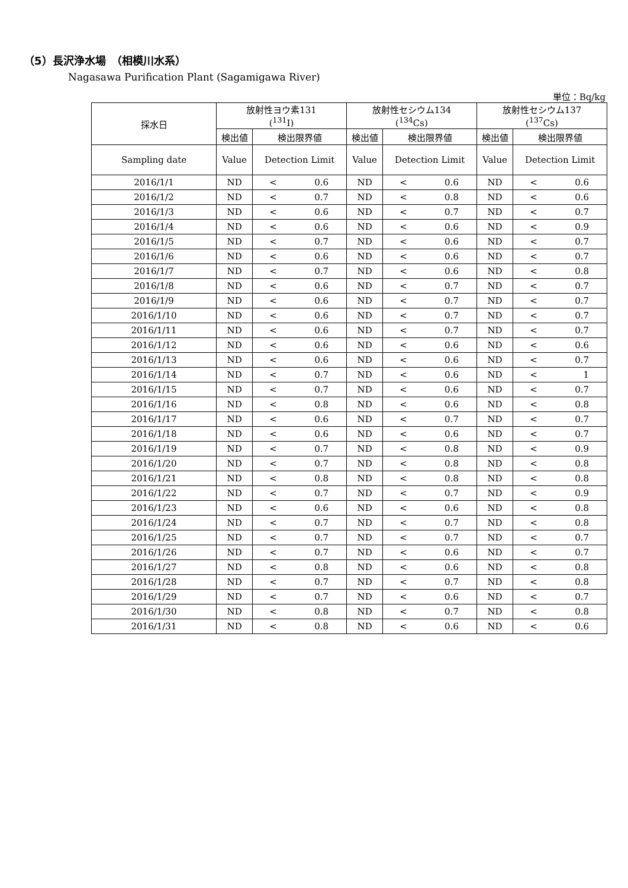（5）長沢浄水場　（相模川水系）
Nagasawa Purification Plant (Sagamigawa River)
単位：Bq/kg
| 採水日 | 放射性ヨウ素131 (<sup>131</sup>I) | | | 放射性セシウム134 (<sup>134</sup>Cs) | | | 放射性セシウム137 (<sup>137</sup>Cs) | | |
| --- | --- | --- | --- | --- | --- | --- | --- | --- | --- |
| | 検出値 | 検出限界値 | | 検出値 | 検出限界値 | | 検出値 | 検出限界値 | |
| Sampling date | Value | Detection Limit | | Value | Detection Limit | | Value | Detection Limit | |
| 2016/1/1 | ND | < | 0.6 | ND | < | 0.6 | ND | < | 0.6 |
| 2016/1/2 | ND | < | 0.7 | ND | < | 0.8 | ND | < | 0.6 |
| 2016/1/3 | ND | < | 0.6 | ND | < | 0.7 | ND | < | 0.7 |
| 2016/1/4 | ND | < | 0.6 | ND | < | 0.6 | ND | < | 0.9 |
| 2016/1/5 | ND | < | 0.7 | ND | < | 0.6 | ND | < | 0.7 |
| 2016/1/6 | ND | < | 0.6 | ND | < | 0.6 | ND | < | 0.7 |
| 2016/1/7 | ND | < | 0.7 | ND | < | 0.6 | ND | < | 0.8 |
| 2016/1/8 | ND | < | 0.6 | ND | < | 0.7 | ND | < | 0.7 |
| 2016/1/9 | ND | < | 0.6 | ND | < | 0.7 | ND | < | 0.7 |
| 2016/1/10 | ND | < | 0.6 | ND | < | 0.7 | ND | < | 0.7 |
| 2016/1/11 | ND | < | 0.6 | ND | < | 0.7 | ND | < | 0.7 |
| 2016/1/12 | ND | < | 0.6 | ND | < | 0.6 | ND | < | 0.6 |
| 2016/1/13 | ND | < | 0.6 | ND | < | 0.6 | ND | < | 0.7 |
| 2016/1/14 | ND | < | 0.7 | ND | < | 0.6 | ND | < | 1 |
| 2016/1/15 | ND | < | 0.7 | ND | < | 0.6 | ND | < | 0.7 |
| 2016/1/16 | ND | < | 0.8 | ND | < | 0.6 | ND | < | 0.8 |
| 2016/1/17 | ND | < | 0.6 | ND | < | 0.7 | ND | < | 0.7 |
| 2016/1/18 | ND | < | 0.6 | ND | < | 0.6 | ND | < | 0.7 |
| 2016/1/19 | ND | < | 0.7 | ND | < | 0.8 | ND | < | 0.9 |
| 2016/1/20 | ND | < | 0.7 | ND | < | 0.8 | ND | < | 0.8 |
| 2016/1/21 | ND | < | 0.8 | ND | < | 0.8 | ND | < | 0.8 |
| 2016/1/22 | ND | < | 0.7 | ND | < | 0.7 | ND | < | 0.9 |
| 2016/1/23 | ND | < | 0.6 | ND | < | 0.6 | ND | < | 0.8 |
| 2016/1/24 | ND | < | 0.7 | ND | < | 0.7 | ND | < | 0.8 |
| 2016/1/25 | ND | < | 0.7 | ND | < | 0.7 | ND | < | 0.7 |
| 2016/1/26 | ND | < | 0.7 | ND | < | 0.6 | ND | < | 0.7 |
| 2016/1/27 | ND | < | 0.8 | ND | < | 0.6 | ND | < | 0.8 |
| 2016/1/28 | ND | < | 0.7 | ND | < | 0.7 | ND | < | 0.8 |
| 2016/1/29 | ND | < | 0.7 | ND | < | 0.6 | ND | < | 0.7 |
| 2016/1/30 | ND | < | 0.8 | ND | < | 0.7 | ND | < | 0.8 |
| 2016/1/31 | ND | < | 0.8 | ND | < | 0.6 | ND | < | 0.6 |